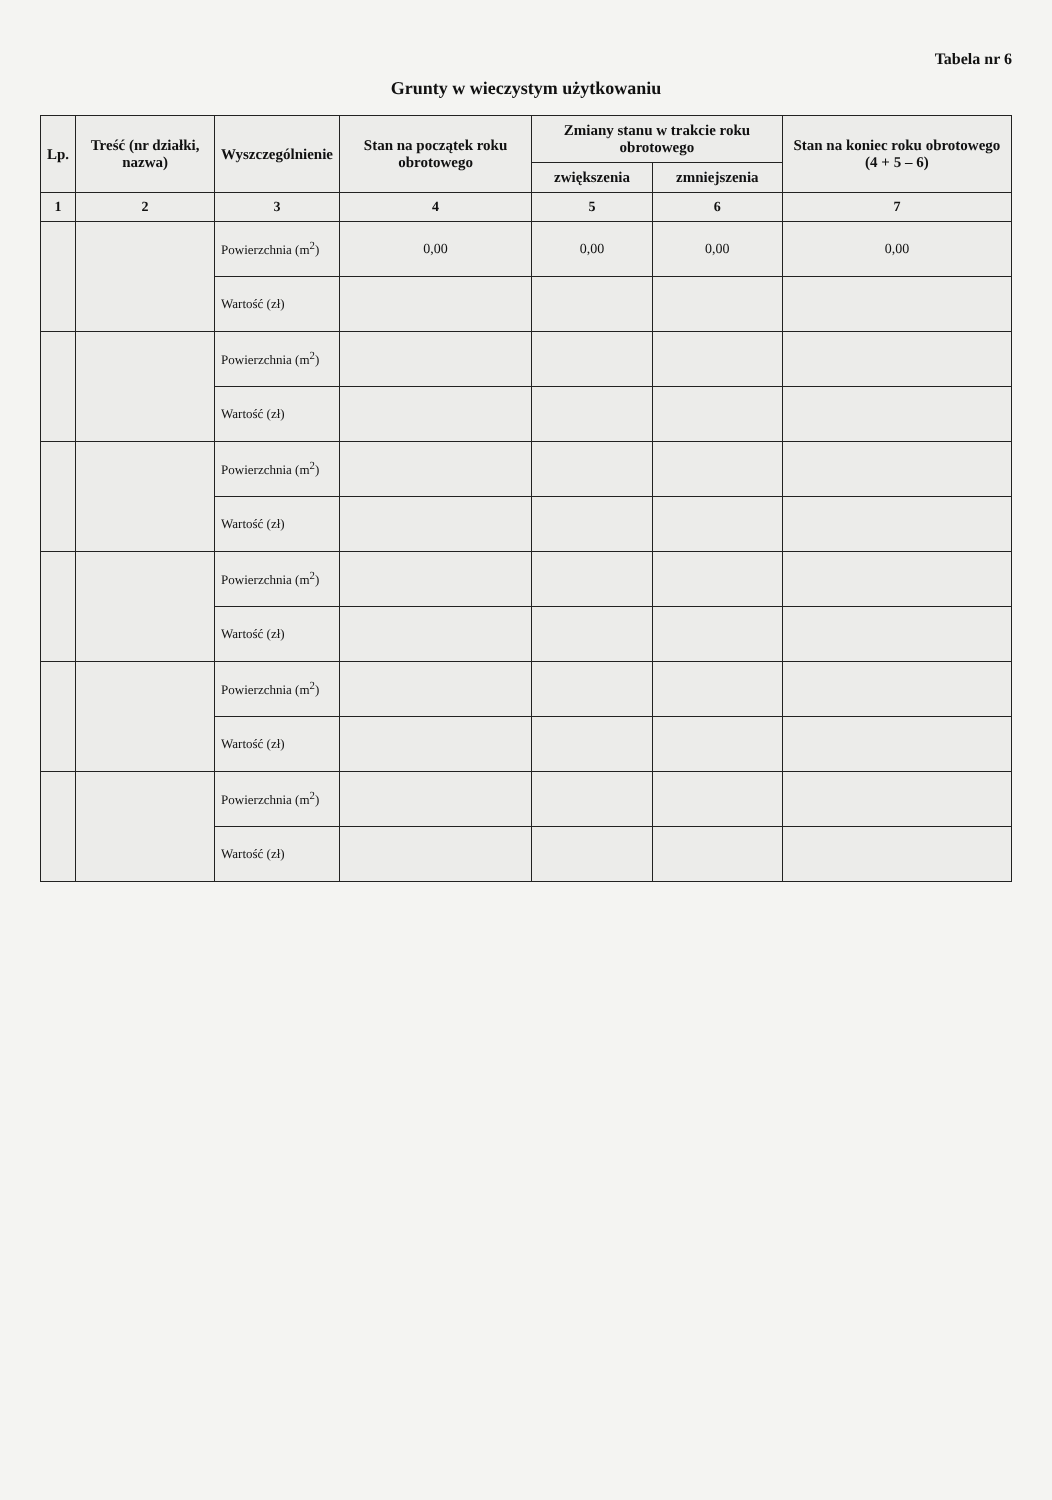Tabela nr 6
Grunty w wieczystym użytkowaniu
| Lp. | Treść (nr działki, nazwa) | Wyszczególnienie | Stan na początek roku obrotowego | Zmiany stanu w trakcie roku obrotowego | | Stan na koniec roku obrotowego (4 + 5 – 6) |
| --- | --- | --- | --- | --- | --- | --- |
| | | | | zwiększenia | zmniejszenia | |
| 1 | 2 | 3 | 4 | 5 | 6 | 7 |
| | | Powierzchnia (m<sup>2</sup>) | 0,00 | 0,00 | 0,00 | 0,00 |
| | | Wartość (zł) | | | | |
| | | Powierzchnia (m<sup>2</sup>) | | | | |
| | | Wartość (zł) | | | | |
| | | Powierzchnia (m<sup>2</sup>) | | | | |
| | | Wartość (zł) | | | | |
| | | Powierzchnia (m<sup>2</sup>) | | | | |
| | | Wartość (zł) | | | | |
| | | Powierzchnia (m<sup>2</sup>) | | | | |
| | | Wartość (zł) | | | | |
| | | Powierzchnia (m<sup>2</sup>) | | | | |
| | | Wartość (zł) | | | | |